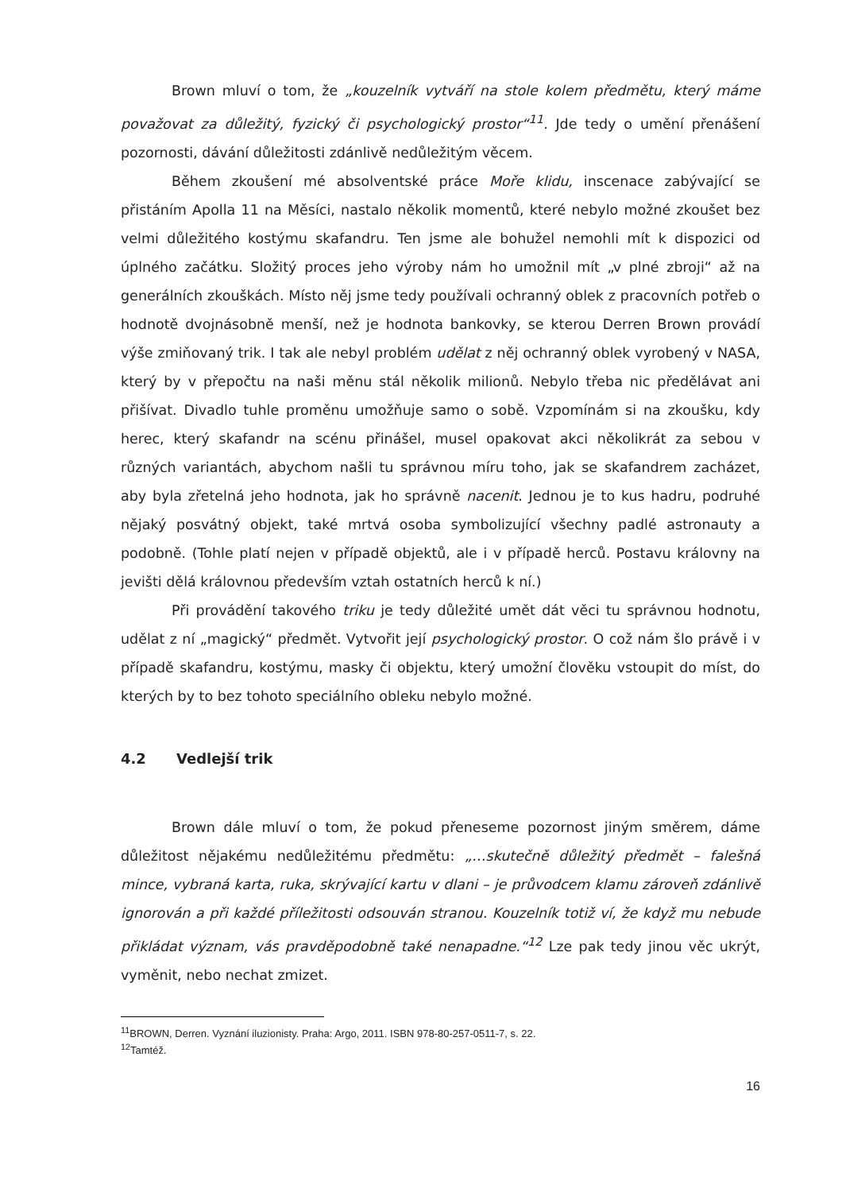Brown mluví o tom, že „kouzelník vytváří na stole kolem předmětu, který máme považovat za důležitý, fyzický či psychologický prostor“<sup>11</sup>. Jde tedy o umění přenášení pozornosti, dávání důležitosti zdánlivě nedůležitým věcem.
Během zkoušení mé absolventské práce Moře klidu, inscenace zabývající se přistáním Apolla 11 na Měsíci, nastalo několik momentů, které nebylo možné zkoušet bez velmi důležitého kostýmu skafandru. Ten jsme ale bohužel nemohli mít k dispozici od úplného začátku. Složitý proces jeho výroby nám ho umožnil mít „v plné zbroji“ až na generálních zkouškách. Místo něj jsme tedy používali ochranný oblek z pracovních potřeb o hodnotě dvojnásobně menší, než je hodnota bankovky, se kterou Derren Brown provádí výše zmiňovaný trik. I tak ale nebyl problém udělat z něj ochranný oblek vyrobený v NASA, který by v přepočtu na naši měnu stál několik milionů. Nebylo třeba nic předělávat ani přišívat. Divadlo tuhle proměnu umožňuje samo o sobě. Vzpomínám si na zkoušku, kdy herec, který skafandr na scénu přinášel, musel opakovat akci několikrát za sebou v různých variantách, abychom našli tu správnou míru toho, jak se skafandrem zacházet, aby byla zřetelná jeho hodnota, jak ho správně nacenit. Jednou je to kus hadru, podruhé nějaký posvátný objekt, také mrtvá osoba symbolizující všechny padlé astronauty a podobně. (Tohle platí nejen v případě objektů, ale i v případě herců. Postavu královny na jevišti dělá královnou především vztah ostatních herců k ní.)
Při provádění takového triku je tedy důležité umět dát věci tu správnou hodnotu, udělat z ní „magický“ předmět. Vytvořit její psychologický prostor. O což nám šlo právě i v případě skafandru, kostýmu, masky či objektu, který umožní člověku vstoupit do míst, do kterých by to bez tohoto speciálního obleku nebylo možné.
4.2 Vedlejší trik
Brown dále mluví o tom, že pokud přeneseme pozornost jiným směrem, dáme důležitost nějakému nedůležitému předmětu: „…skutečně důležitý předmět – falešná mince, vybraná karta, ruka, skrývající kartu v dlani – je průvodcem klamu zároveň zdánlivě ignorován a při každé příležitosti odsouván stranou. Kouzelník totiž ví, že když mu nebude přikládat význam, vás pravděpodobně také nenapadne.“<sup>12</sup> Lze pak tedy jinou věc ukrýt, vyměnit, nebo nechat zmizet.
<sup>11</sup>BROWN, Derren. Vyznání iluzionisty. Praha: Argo, 2011. ISBN 978-80-257-0511-7, s. 22.
<sup>12</sup> Tamtéž.
16